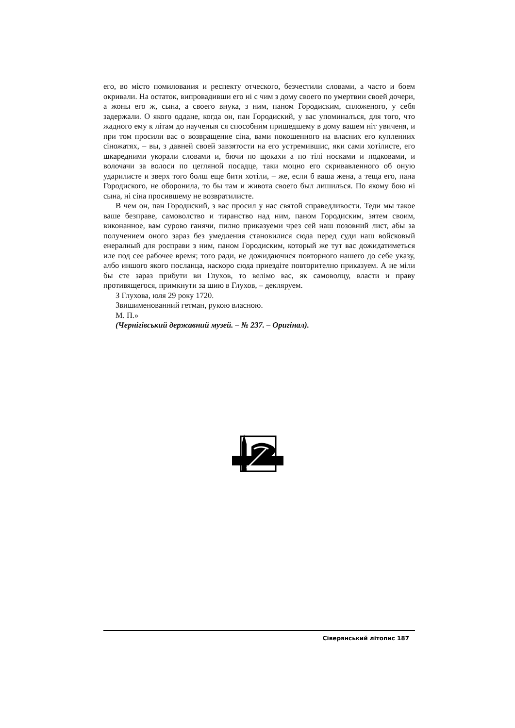его, во місто помилования и респекту отческого, безчестили словами, а часто и боем окривали. На остаток, випровадивши его ні с чим з дому своего по умертвии своей дочери, а жоны его ж, сына, а своего внука, з ним, паном Городиским, спложеного, у себя задержали. О якого оддане, когда он, пан Городиский, у вас упоминалъся, для того, что жадного ему к літам до наученыя ся способним пришедшему в дому вашем ніт увиченя, и при том просили вас о возвращение сіна, вами покошенного на власних его купленних сіножатях, – вы, з давней своей завзятости на его устремившис, яки сами хотілисте, его шкаредними укорали словами и, бючи по щокахи а по тілі носками и подковами, и волочачи за волоси по цегляной посадце, таки моцно его скривавленного об оную ударилисте и зверх того болш еще бити хотіли, – же, если б ваша жена, а теща его, пана Городиского, не оборонила, то бы там и живота своего был лишилъся. По якому бою ні сына, ні сіна просившему не возвратилисте.
В чем он, пан Городиский, з вас просил у нас святой справедливости. Теди мы такое ваше безправе, самоволство и тиранство над ним, паном Городиским, зятем своим, виконанное, вам сурово ганячи, пилно приказуеми чрез сей наш позовний лист, абы за получением оного зараз без умедления становилися сюда перед суди наш войсковый енералный для росправи з ним, паном Городиским, который же тут вас дожидатиметься иле под сее рабочее время; того ради, не дожидаючися повторного нашего до себе указу, албо иншого якого посланца, наскоро сюда приездіте повторително приказуем. А не міли бы сте зараз прибути ви Глухов, то велімо вас, як самоволцу, власти и праву противящегося, примкнути за шию в Глухов, – декляруем.
З Глухова, юля 29 року 1720.
Звишименованний гетман, рукою власною.
М. П.»
(Чернігівський державний музей. – № 237. – Оригінал).
Сіверянський літопис 187